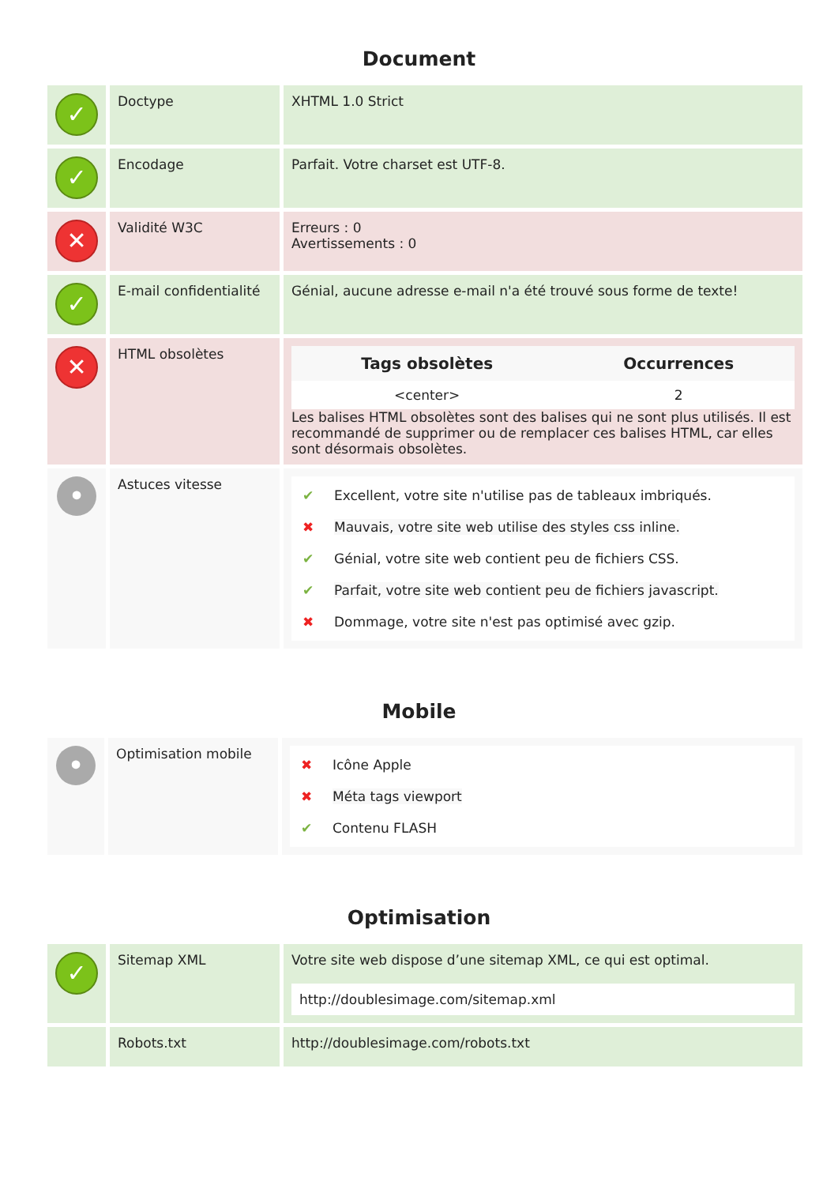Document
| ✓ | Doctype | XHTML 1.0 Strict |
| ✓ | Encodage | Parfait. Votre charset est UTF-8. |
| ✕ | Validité W3C | Erreurs : 0 Avertissements : 0 |
| ✓ | E-mail confidentialité | Génial, aucune adresse e-mail n'a été trouvé sous forme de texte! |
| ✕ | HTML obsolètes | / Tags obsolètes / Occurrences / / --- / --- / / <center> / 2 / Les balises HTML obsolètes sont des balises qui ne sont plus utilisés. Il est recommandé de supprimer ou de remplacer ces balises HTML, car elles sont désormais obsolètes. |
| • | Astuces vitesse | ✔ Excellent, votre site n'utilise pas de tableaux imbriqués. ✖ Mauvais, votre site web utilise des styles css inline. ✔ Génial, votre site web contient peu de fichiers CSS. ✔ Parfait, votre site web contient peu de fichiers javascript. ✖ Dommage, votre site n'est pas optimisé avec gzip. |
Mobile
| • | Optimisation mobile | ✖ Icône Apple ✖ Méta tags viewport ✔ Contenu FLASH |
Optimisation
| ✓ | Sitemap XML | Votre site web dispose d’une sitemap XML, ce qui est optimal. http://doublesimage.com/sitemap.xml |
| | Robots.txt | http://doublesimage.com/robots.txt |